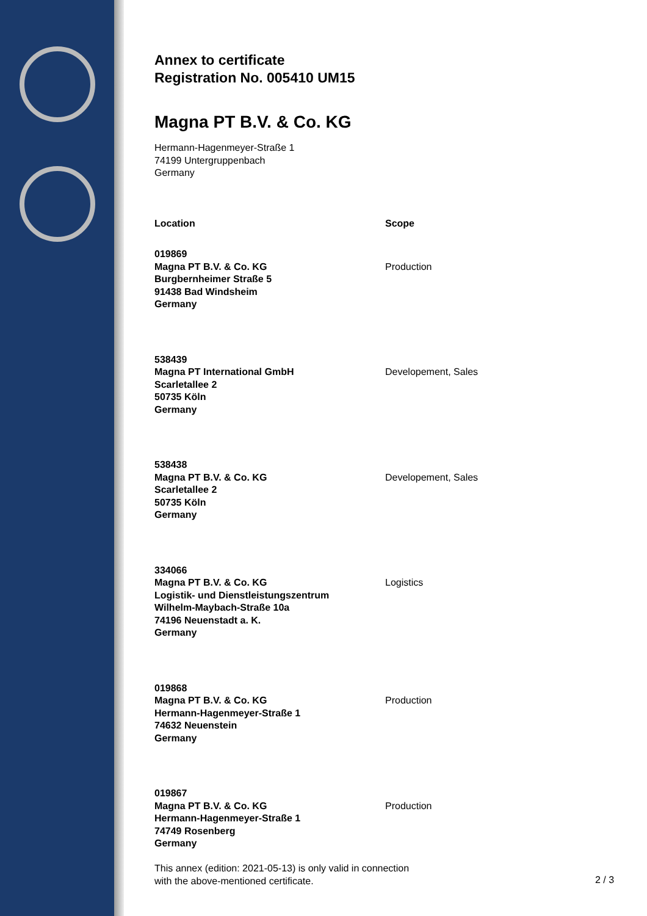Annex to certificate
Registration No. 005410 UM15
Magna PT B.V. & Co. KG
Hermann-Hagenmeyer-Straße 1
74199 Untergruppenbach
Germany
| Location | Scope |
| --- | --- |
| 019869 Magna PT B.V. & Co. KG Burgbernheimer Straße 5 91438 Bad Windsheim Germany | Production |
| 538439 Magna PT International GmbH Scarletallee 2 50735 Köln Germany | Developement, Sales |
| 538438 Magna PT B.V. & Co. KG Scarletallee 2 50735 Köln Germany | Developement, Sales |
| 334066 Magna PT B.V. & Co. KG Logistik- und Dienstleistungszentrum Wilhelm-Maybach-Straße 10a 74196 Neuenstadt a. K. Germany | Logistics |
| 019868 Magna PT B.V. & Co. KG Hermann-Hagenmeyer-Straße 1 74632 Neuenstein Germany | Production |
| 019867 Magna PT B.V. & Co. KG Hermann-Hagenmeyer-Straße 1 74749 Rosenberg Germany | Production |
This annex (edition: 2021-05-13) is only valid in connection
with the above-mentioned certificate.
2 / 3